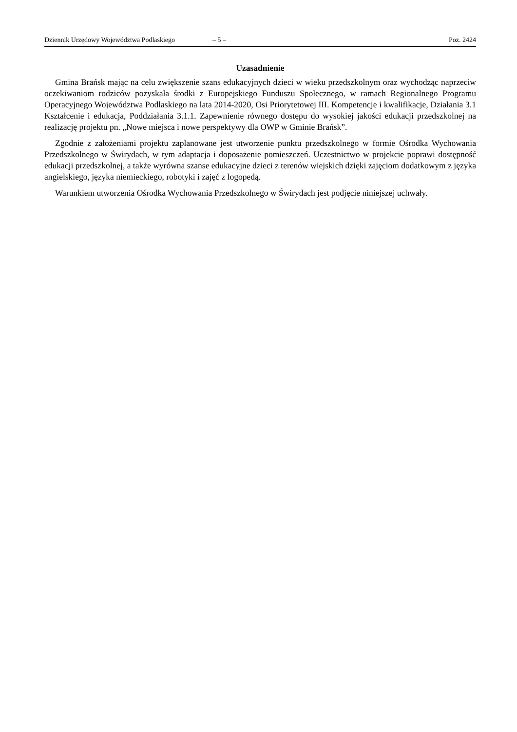Dziennik Urzędowy Województwa Podlaskiego – 5 – Poz. 2424
Uzasadnienie
Gmina Brańsk mając na celu zwiększenie szans edukacyjnych dzieci w wieku przedszkolnym oraz wychodząc naprzeciw oczekiwaniom rodziców pozyskała środki z Europejskiego Funduszu Społecznego, w ramach Regionalnego Programu Operacyjnego Województwa Podlaskiego na lata 2014-2020, Osi Priorytetowej III. Kompetencje i kwalifikacje, Działania 3.1 Kształcenie i edukacja, Poddziałania 3.1.1. Zapewnienie równego dostępu do wysokiej jakości edukacji przedszkolnej na realizację projektu pn. „Nowe miejsca i nowe perspektywy dla OWP w Gminie Brańsk”.
Zgodnie z założeniami projektu zaplanowane jest utworzenie punktu przedszkolnego w formie Ośrodka Wychowania Przedszkolnego w Świrydach, w tym adaptacja i doposażenie pomieszczeń. Uczestnictwo w projekcie poprawi dostępność edukacji przedszkolnej, a także wyrówna szanse edukacyjne dzieci z terenów wiejskich dzięki zajęciom dodatkowym z języka angielskiego, języka niemieckiego, robotyki i zajęć z logopedą.
Warunkiem utworzenia Ośrodka Wychowania Przedszkolnego w Świrydach jest podjęcie niniejszej uchwały.